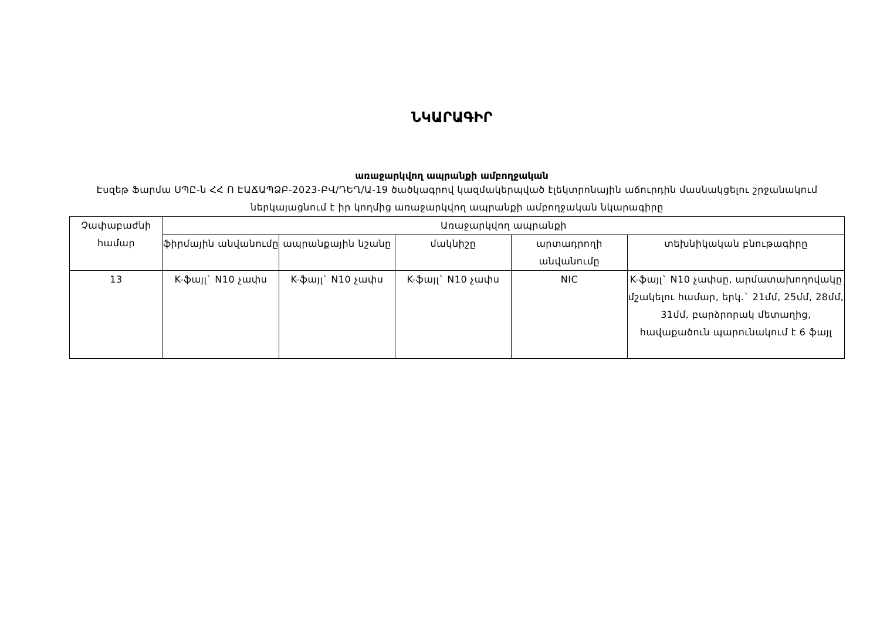ՆԿԱՐԱԳԻՐ
առաջարկվող ապրանքի ամբողջական
Էսզեթ Ֆարմա ՍՊԸ-ն ՀՀ Ո ԷԱՃԱՊՁԲ-2023-ԲՎ/ԴԵՂ/Ա-19 ծածկագրով կազմակերպված էլեկտրոնային աճուրդին մասնակցելու շրջանակում ներկայացնում է իր կողմից առաջարկվող ապրանքի ամբողջական նկարագիրը
| Չափաբաժնի համար | Առաջարկվող ապրանքի | | | | |
| --- | --- | --- | --- | --- | --- |
| | ֆիրմային անվանումը | ապրանքային նշանը | մակնիշը | արտադրողի անվանումը | տեխնիկական բնութագիրը |
| 13 | K-ֆայլ` N10 չափս | K-ֆայլ` N10 չափս | K-ֆայլ` N10 չափս | NIC | K-ֆայլ` N10 չափսը, արմատախողովակը մշակելու համար, երկ.` 21մմ, 25մմ, 28մմ, 31մմ, բարձրորակ մետաղից, հավաքածուն պարունակում է 6 ֆայլ |